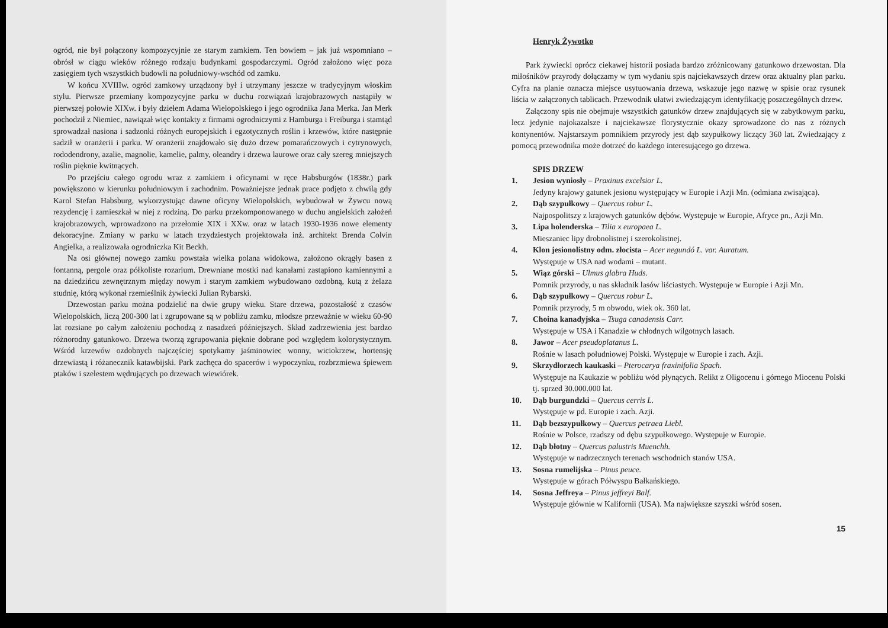ogród, nie był połączony kompozycyjnie ze starym zamkiem. Ten bowiem – jak już wspomniano – obrósł w ciągu wieków różnego rodzaju budynkami gospodarczymi. Ogród założono więc poza zasięgiem tych wszystkich budowli na południowy-wschód od zamku.
W końcu XVIIIw. ogród zamkowy urządzony był i utrzymany jeszcze w tradycyjnym włoskim stylu. Pierwsze przemiany kompozycyjne parku w duchu rozwiązań krajobrazowych nastąpiły w pierwszej połowie XIXw. i były dziełem Adama Wielopolskiego i jego ogrodnika Jana Merka. Jan Merk pochodził z Niemiec, nawiązał więc kontakty z firmami ogrodniczymi z Hamburga i Freiburga i stamtąd sprowadzał nasiona i sadzonki różnych europejskich i egzotycznych roślin i krzewów, które następnie sadził w oranżerii i parku. W oranżerii znajdowało się dużo drzew pomarańczowych i cytrynowych, rododendrony, azalie, magnolie, kamelie, palmy, oleandry i drzewa laurowe oraz cały szereg mniejszych roślin pięknie kwitnących.
Po przejściu całego ogrodu wraz z zamkiem i oficynami w ręce Habsburgów (1838r.) park powiększono w kierunku południowym i zachodnim. Poważniejsze jednak prace podjęto z chwilą gdy Karol Stefan Habsburg, wykorzystując dawne oficyny Wielopolskich, wybudował w Żywcu nową rezydencję i zamieszkał w niej z rodziną. Do parku przekomponowanego w duchu angielskich założeń krajobrazowych, wprowadzono na przełomie XIX i XXw. oraz w latach 1930-1936 nowe elementy dekoracyjne. Zmiany w parku w latach trzydziestych projektowała inż. architekt Brenda Colvin Angielka, a realizowała ogrodniczka Kit Beckh.
Na osi głównej nowego zamku powstała wielka polana widokowa, założono okrągły basen z fontanną, pergole oraz półkoliste rozarium. Drewniane mostki nad kanałami zastąpiono kamiennymi a na dziedzińcu zewnętrznym między nowym i starym zamkiem wybudowano ozdobną, kutą z żelaza studnię, którą wykonał rzemieślnik żywiecki Julian Rybarski.
Drzewostan parku można podzielić na dwie grupy wieku. Stare drzewa, pozostałość z czasów Wielopolskich, liczą 200-300 lat i zgrupowane są w pobliżu zamku, młodsze przeważnie w wieku 60-90 lat rozsiane po całym założeniu pochodzą z nasadzeń późniejszych. Skład zadrzewienia jest bardzo różnorodny gatunkowo. Drzewa tworzą zgrupowania pięknie dobrane pod względem kolorystycznym. Wśród krzewów ozdobnych najczęściej spotykamy jaśminowiec wonny, wiciokrzew, hortensję drzewiastą i różanecznik katawbijski. Park zachęca do spacerów i wypoczynku, rozbrzmiewa śpiewem ptaków i szelestem wędrujących po drzewach wiewiórek.
Henryk Żywotko
Park żywiecki oprócz ciekawej historii posiada bardzo zróżnicowany gatunkowo drzewostan. Dla miłośników przyrody dołączamy w tym wydaniu spis najciekawszych drzew oraz aktualny plan parku. Cyfra na planie oznacza miejsce usytuowania drzewa, wskazuje jego nazwę w spisie oraz rysunek liścia w załączonych tablicach. Przewodnik ułatwi zwiedzającym identyfikację poszczególnych drzew.
Załączony spis nie obejmuje wszystkich gatunków drzew znajdujących się w zabytkowym parku, lecz jedynie najokazalsze i najciekawsze florystycznie okazy sprowadzone do nas z różnych kontynentów. Najstarszym pomnikiem przyrody jest dąb szypułkowy liczący 360 lat. Zwiedzający z pomocą przewodnika może dotrzeć do każdego interesującego go drzewa.
SPIS DRZEW
1. Jesion wyniosły – Praxinus excelsior L.
Jedyny krajowy gatunek jesionu występujący w Europie i Azji Mn. (odmiana zwisająca).
2. Dąb szypułkowy – Quercus robur L.
Najpospolitszy z krajowych gatunków dębów. Występuje w Europie, Afryce pn., Azji Mn.
3. Lipa holenderska – Tilia x europaea L.
Mieszaniec lipy drobnolistnej i szerokolistnej.
4. Klon jesionolistny odm. złocista – Acer negundó L. var. Auratum.
Występuje w USA nad wodami – mutant.
5. Wiąz górski – Ulmus glabra Huds.
Pomnik przyrody, u nas składnik lasów liściastych. Występuje w Europie i Azji Mn.
6. Dąb szypułkowy – Quercus robur L.
Pomnik przyrody, 5 m obwodu, wiek ok. 360 lat.
7. Choina kanadyjska – Tsuga canadensis Carr.
Występuje w USA i Kanadzie w chłodnych wilgotnych lasach.
8. Jawor – Acer pseudoplatanus L.
Rośnie w lasach południowej Polski. Występuje w Europie i zach. Azji.
9. Skrzydłorzech kaukaski – Pterocarya fraxinifolia Spach.
Występuje na Kaukazie w pobliżu wód płynących. Relikt z Oligocenu i górnego Miocenu Polski tj. sprzed 30.000.000 lat.
10. Dąb burgundzki – Quercus cerris L.
Występuje w pd. Europie i zach. Azji.
11. Dąb bezszypułkowy – Quercus petraea Liebl.
Rośnie w Polsce, rzadszy od dębu szypułkowego. Występuje w Europie.
12. Dąb błotny – Quercus palustris Muenchh.
Występuje w nadrzecznych terenach wschodnich stanów USA.
13. Sosna rumelijska – Pinus peuce.
Występuje w górach Półwyspu Bałkańskiego.
14. Sosna Jeffreya – Pinus jeffreyi Balf.
Występuje głównie w Kalifornii (USA). Ma największe szyszki wśród sosen.
15